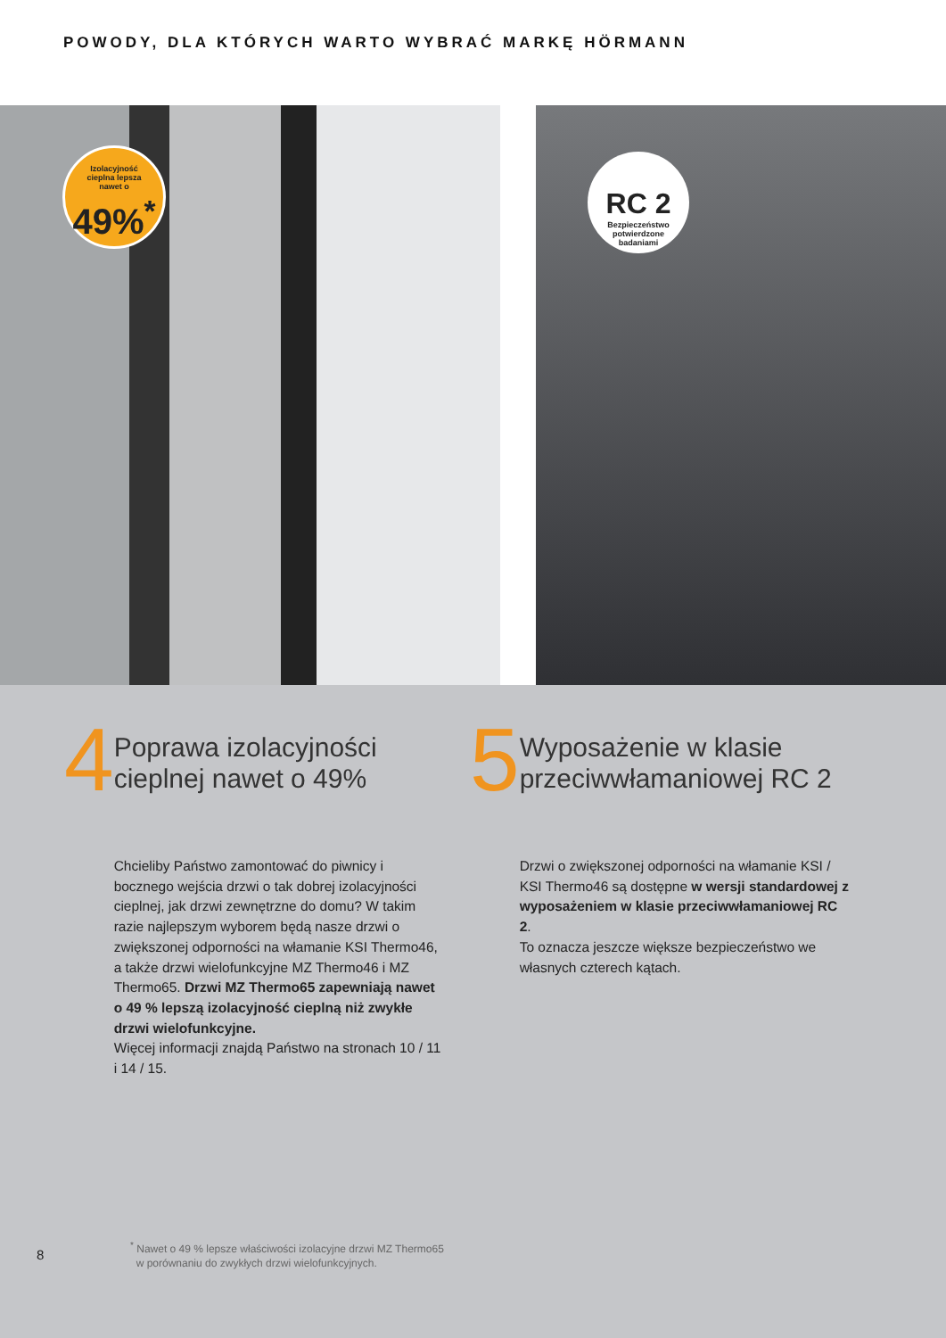POWODY, DLA KTÓRYCH WARTO WYBRAĆ MARKĘ HÖRMANN
Izolacyjność
cieplna lepsza
nawet o
49%<sup>*</sup>
RC 2
Bezpieczeństwo
potwierdzone
badaniami
4
Poprawa izolacyjności cieplnej nawet o 49%
Chcieliby Państwo zamontować do piwnicy i bocznego wejścia drzwi o tak dobrej izolacyjności cieplnej, jak drzwi zewnętrzne do domu? W takim razie najlepszym wyborem będą nasze drzwi o zwiększonej odporności na włamanie KSI Thermo46, a także drzwi wielofunkcyjne MZ Thermo46 i MZ Thermo65. Drzwi MZ Thermo65 zapewniają nawet o 49 % lepszą izolacyjność cieplną niż zwykłe drzwi wielofunkcyjne.
Więcej informacji znajdą Państwo na stronach 10 / 11 i 14 / 15.
5
Wyposażenie w klasie przeciwwłamaniowej RC 2
Drzwi o zwiększonej odporności na włamanie KSI / KSI Thermo46 są dostępne w wersji standardowej z wyposażeniem w klasie przeciwwłamaniowej RC 2.
To oznacza jeszcze większe bezpieczeństwo we własnych czterech kątach.
8
<sup>*</sup> Nawet o 49 % lepsze właściwości izolacyjne drzwi MZ Thermo65
w porównaniu do zwykłych drzwi wielofunkcyjnych.